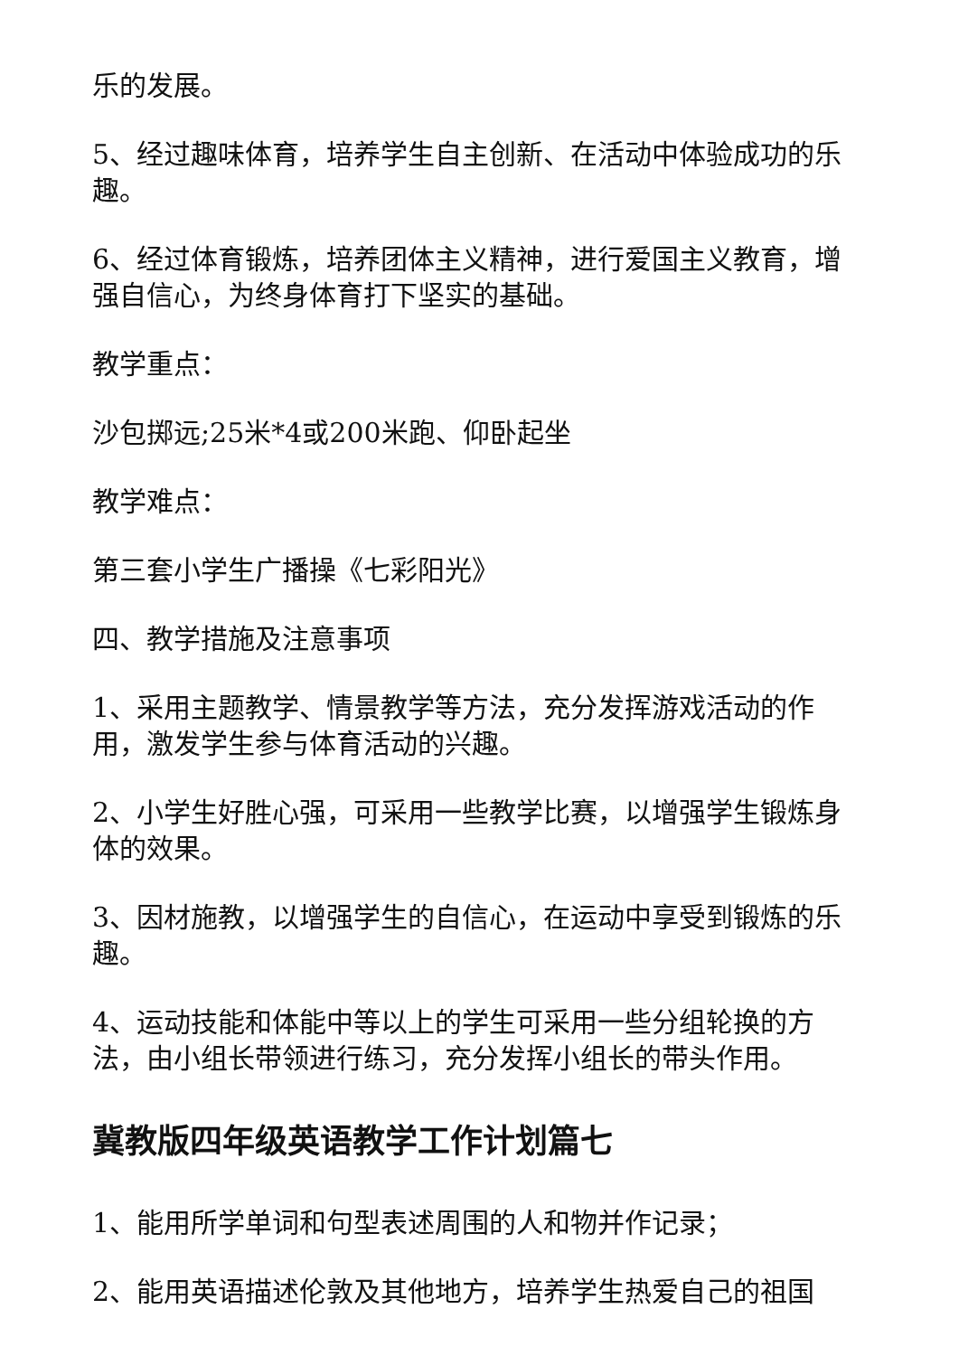乐的发展。
5、经过趣味体育，培养学生自主创新、在活动中体验成功的乐趣。
6、经过体育锻炼，培养团体主义精神，进行爱国主义教育，增强自信心，为终身体育打下坚实的基础。
教学重点：
沙包掷远;25米*4或200米跑、仰卧起坐
教学难点：
第三套小学生广播操《七彩阳光》
四、教学措施及注意事项
1、采用主题教学、情景教学等方法，充分发挥游戏活动的作用，激发学生参与体育活动的兴趣。
2、小学生好胜心强，可采用一些教学比赛，以增强学生锻炼身体的效果。
3、因材施教，以增强学生的自信心，在运动中享受到锻炼的乐趣。
4、运动技能和体能中等以上的学生可采用一些分组轮换的方法，由小组长带领进行练习，充分发挥小组长的带头作用。
冀教版四年级英语教学工作计划篇七
1、能用所学单词和句型表述周围的人和物并作记录；
2、能用英语描述伦敦及其他地方，培养学生热爱自己的祖国